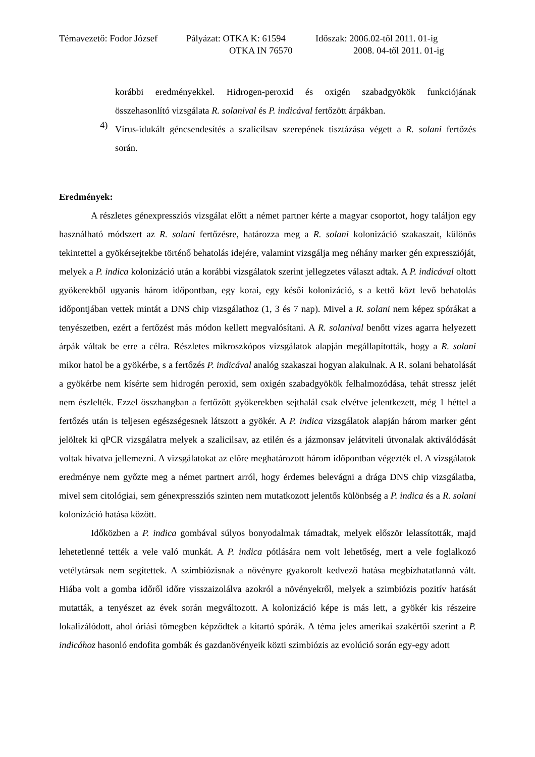Témavezető: Fodor József Pályázat: OTKA K: 61594
OTKA IN 76570
Időszak: 2006.02-től 2011. 01-ig
2008. 04-től 2011. 01-ig
korábbi eredményekkel. Hidrogen-peroxid és oxigén szabadgyökök funkciójának összehasonlító vizsgálata R. solanival és P. indicával fertőzött árpákban.
4)
Vírus-idukált géncsendesítés a szalicilsav szerepének tisztázása végett a R. solani fertőzés során.
Eredmények:
A részletes génexpressziós vizsgálat előtt a német partner kérte a magyar csoportot, hogy találjon egy használható módszert az R. solani fertőzésre, határozza meg a R. solani kolonizáció szakaszait, különös tekintettel a gyökérsejtekbe történő behatolás idejére, valamint vizsgálja meg néhány marker gén expresszióját, melyek a P. indica kolonizáció után a korábbi vizsgálatok szerint jellegzetes választ adtak. A P. indicával oltott gyökerekből ugyanis három időpontban, egy korai, egy késői kolonizáció, s a kettő közt levő behatolás időpontjában vettek mintát a DNS chip vizsgálathoz (1, 3 és 7 nap). Mivel a R. solani nem képez spórákat a tenyészetben, ezért a fertőzést más módon kellett megvalósítani. A R. solanival benőtt vizes agarra helyezett árpák váltak be erre a célra. Részletes mikroszkópos vizsgálatok alapján megállapították, hogy a R. solani mikor hatol be a gyökérbe, s a fertőzés P. indicával analóg szakaszai hogyan alakulnak. A R. solani behatolását a gyökérbe nem kísérte sem hidrogén peroxid, sem oxigén szabadgyökök felhalmozódása, tehát stressz jelét nem észlelték. Ezzel összhangban a fertőzött gyökerekben sejthalál csak elvétve jelentkezett, még 1 héttel a fertőzés után is teljesen egészségesnek látszott a gyökér. A P. indica vizsgálatok alapján három marker gént jelöltek ki qPCR vizsgálatra melyek a szalicilsav, az etilén és a jázmonsav jelátviteli útvonalak aktiválódását voltak hivatva jellemezni. A vizsgálatokat az előre meghatározott három időpontban végezték el. A vizsgálatok eredménye nem győzte meg a német partnert arról, hogy érdemes belevágni a drága DNS chip vizsgálatba, mivel sem citológiai, sem génexpressziós szinten nem mutatkozott jelentős különbség a P. indica és a R. solani kolonizáció hatása között.
Időközben a P. indica gombával súlyos bonyodalmak támadtak, melyek először lelassították, majd lehetetlenné tették a vele való munkát. A P. indica pótlására nem volt lehetőség, mert a vele foglalkozó vetélytársak nem segítettek. A szimbiózisnak a növényre gyakorolt kedvező hatása megbízhatatlanná vált. Hiába volt a gomba időről időre visszaizolálva azokról a növényekről, melyek a szimbiózis pozitív hatását mutatták, a tenyészet az évek során megváltozott. A kolonizáció képe is más lett, a gyökér kis részeire lokalizálódott, ahol óriási tömegben képződtek a kitartó spórák. A téma jeles amerikai szakértői szerint a P. indicához hasonló endofita gombák és gazdanövényeik közti szimbiózis az evolúció során egy-egy adott